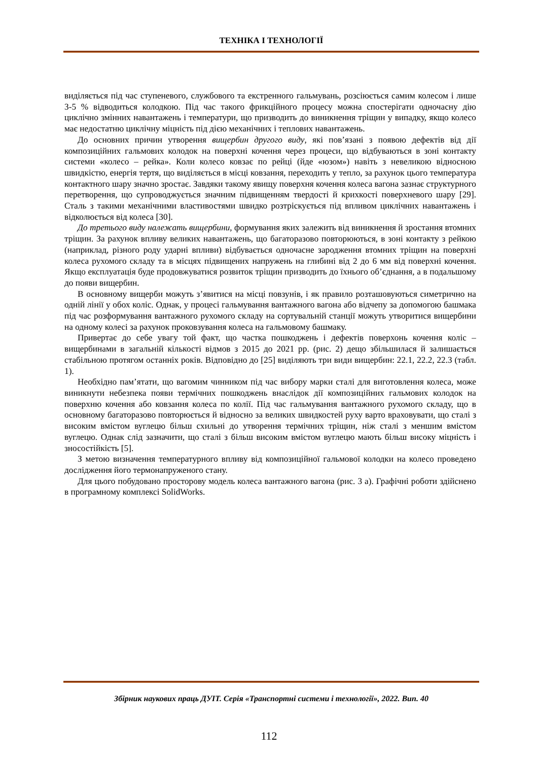ТЕХНІКА І ТЕХНОЛОГІЇ
виділяється під час ступеневого, службового та екстренного гальмувань, розсіюється самим колесом і лише 3-5 % відводиться колодкою. Під час такого фрикційного процесу можна спостерігати одночасну дію циклічно змінних навантажень і температури, що призводить до виникнення тріщин у випадку, якщо колесо має недостатню циклічну міцність під дією механічних і теплових навантажень.
До основних причин утворення вищербин другого виду, які пов’язані з появою дефектів від дії композиційних гальмових колодок на поверхні кочення через процеси, що відбуваються в зоні контакту системи «колесо – рейка». Коли колесо ковзає по рейці (йде «юзом») навіть з невеликою відносною швидкістю, енергія тертя, що виділяється в місці ковзання, переходить у тепло, за рахунок цього температура контактного шару значно зростає. Завдяки такому явищу поверхня кочення колеса вагона зазнає структурного перетворення, що супроводжується значним підвищенням твердості й крихкості поверхневого шару [29]. Сталь з такими механічними властивостями швидко розтріскується під впливом циклічних навантажень і відколюється від колеса [30].
До третього виду належать вищербини, формування яких залежить від виникнення й зростання втомних тріщин. За рахунок впливу великих навантажень, що багаторазово повторюються, в зоні контакту з рейкою (наприклад, різного роду ударні впливи) відбувається одночасне зародження втомних тріщин на поверхні колеса рухомого складу та в місцях підвищених напружень на глибині від 2 до 6 мм від поверхні кочення. Якщо експлуатація буде продовжуватися розвиток тріщин призводить до їхнього об’єднання, а в подальшому до появи вищербин.
В основному вищерби можуть з’явитися на місці повзунів, і як правило розташовуються симетрично на одній лінії у обох коліс. Однак, у процесі гальмування вантажного вагона або відчепу за допомогою башмака під час розформування вантажного рухомого складу на сортувальній станції можуть утворитися вищербини на одному колесі за рахунок проковзування колеса на гальмовому башмаку.
Привертає до себе увагу той факт, що частка пошкоджень і дефектів поверхонь кочення коліс – вищербинами в загальній кількості відмов з 2015 до 2021 рр. (рис. 2) дещо збільшилася й залишається стабільною протягом останніх років. Відповідно до [25] виділяють три види вищербин: 22.1, 22.2, 22.3 (табл. 1).
Необхідно пам’ятати, що вагомим чинником під час вибору марки сталі для виготовлення колеса, може виникнути небезпека появи термічних пошкоджень внаслідок дії композиційних гальмових колодок на поверхню кочення або ковзання колеса по колії. Під час гальмування вантажного рухомого складу, що в основному багаторазово повторюється й відносно за великих швидкостей руху варто враховувати, що сталі з високим вмістом вуглецю більш схильні до утворення термічних тріщин, ніж сталі з меншим вмістом вуглецю. Однак слід зазначити, що сталі з більш високим вмістом вуглецю мають більш високу міцність і зносостійкість [5].
З метою визначення температурного впливу від композиційної гальмової колодки на колесо проведено дослідження його термонапруженого стану.
Для цього побудовано просторову модель колеса вантажного вагона (рис. 3 а). Графічні роботи здійснено в програмному комплексі SolidWorks.
Збірник наукових праць ДУІТ. Серія «Транспортні системи і технології», 2022. Вип. 40
112